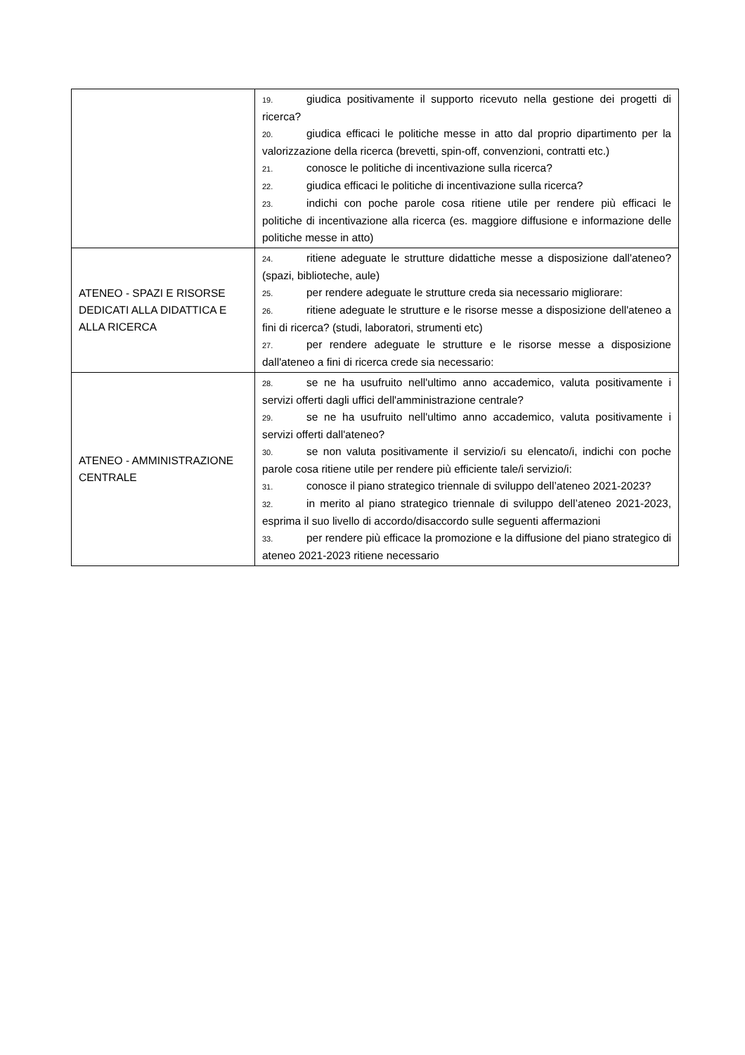| | 19. giudica positivamente il supporto ricevuto nella gestione dei progetti di ricerca? 20. giudica efficaci le politiche messe in atto dal proprio dipartimento per la valorizzazione della ricerca (brevetti, spin-off, convenzioni, contratti etc.) 21. conosce le politiche di incentivazione sulla ricerca? 22. giudica efficaci le politiche di incentivazione sulla ricerca? 23. indichi con poche parole cosa ritiene utile per rendere più efficaci le politiche di incentivazione alla ricerca (es. maggiore diffusione e informazione delle politiche messe in atto) |
| ATENEO - SPAZI E RISORSE DEDICATI ALLA DIDATTICA E ALLA RICERCA | 24. ritiene adeguate le strutture didattiche messe a disposizione dall'ateneo? (spazi, biblioteche, aule) 25. per rendere adeguate le strutture creda sia necessario migliorare: 26. ritiene adeguate le strutture e le risorse messe a disposizione dell'ateneo a fini di ricerca? (studi, laboratori, strumenti etc) 27. per rendere adeguate le strutture e le risorse messe a disposizione dall'ateneo a fini di ricerca crede sia necessario: |
| ATENEO - AMMINISTRAZIONE CENTRALE | 28. se ne ha usufruito nell'ultimo anno accademico, valuta positivamente i servizi offerti dagli uffici dell'amministrazione centrale? 29. se ne ha usufruito nell'ultimo anno accademico, valuta positivamente i servizi offerti dall'ateneo? 30. se non valuta positivamente il servizio/i su elencato/i, indichi con poche parole cosa ritiene utile per rendere più efficiente tale/i servizio/i: 31. conosce il piano strategico triennale di sviluppo dell’ateneo 2021-2023? 32. in merito al piano strategico triennale di sviluppo dell’ateneo 2021-2023, esprima il suo livello di accordo/disaccordo sulle seguenti affermazioni 33. per rendere più efficace la promozione e la diffusione del piano strategico di ateneo 2021-2023 ritiene necessario |